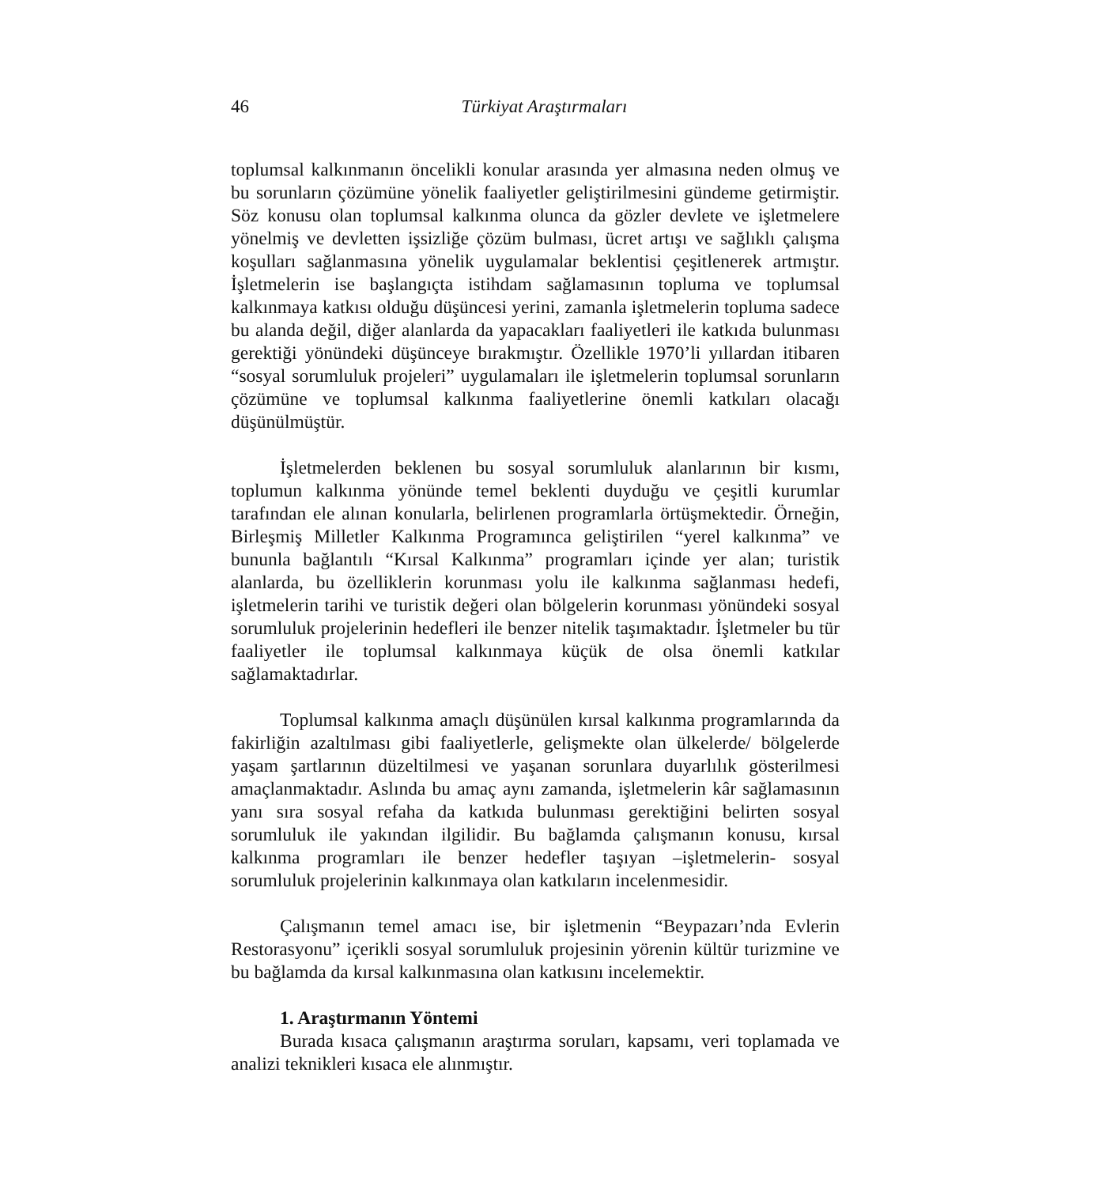46
Türkiyat Araştırmaları
toplumsal kalkınmanın öncelikli konular arasında yer almasına neden olmuş ve bu sorunların çözümüne yönelik faaliyetler geliştirilmesini gündeme getirmiştir. Söz konusu olan toplumsal kalkınma olunca da gözler devlete ve işletmelere yönelmiş ve devletten işsizliğe çözüm bulması, ücret artışı ve sağlıklı çalışma koşulları sağlanmasına yönelik uygulamalar beklentisi çeşitlenerek artmıştır. İşletmelerin ise başlangıçta istihdam sağlamasının topluma ve toplumsal kalkınmaya katkısı olduğu düşüncesi yerini, zamanla işletmelerin topluma sadece bu alanda değil, diğer alanlarda da yapacakları faaliyetleri ile katkıda bulunması gerektiği yönündeki düşünceye bırakmıştır. Özellikle 1970’li yıllardan itibaren “sosyal sorumluluk projeleri” uygulamaları ile işletmelerin toplumsal sorunların çözümüne ve toplumsal kalkınma faaliyetlerine önemli katkıları olacağı düşünülmüştür.
İşletmelerden beklenen bu sosyal sorumluluk alanlarının bir kısmı, toplumun kalkınma yönünde temel beklenti duyduğu ve çeşitli kurumlar tarafından ele alınan konularla, belirlenen programlarla örtüşmektedir. Örneğin, Birleşmiş Milletler Kalkınma Programınca geliştirilen “yerel kalkınma” ve bununla bağlantılı “Kırsal Kalkınma” programları içinde yer alan; turistik alanlarda, bu özelliklerin korunması yolu ile kalkınma sağlanması hedefi, işletmelerin tarihi ve turistik değeri olan bölgelerin korunması yönündeki sosyal sorumluluk projelerinin hedefleri ile benzer nitelik taşımaktadır. İşletmeler bu tür faaliyetler ile toplumsal kalkınmaya küçük de olsa önemli katkılar sağlamaktadırlar.
Toplumsal kalkınma amaçlı düşünülen kırsal kalkınma programlarında da fakirliğin azaltılması gibi faaliyetlerle, gelişmekte olan ülkelerde/ bölgelerde yaşam şartlarının düzeltilmesi ve yaşanan sorunlara duyarlılık gösterilmesi amaçlanmaktadır. Aslında bu amaç aynı zamanda, işletmelerin kâr sağlamasının yanı sıra sosyal refaha da katkıda bulunması gerektiğini belirten sosyal sorumluluk ile yakından ilgilidir. Bu bağlamda çalışmanın konusu, kırsal kalkınma programları ile benzer hedefler taşıyan –işletmelerin- sosyal sorumluluk projelerinin kalkınmaya olan katkıların incelenmesidir.
Çalışmanın temel amacı ise, bir işletmenin “Beypazarı’nda Evlerin Restorasyonu” içerikli sosyal sorumluluk projesinin yörenin kültür turizmine ve bu bağlamda da kırsal kalkınmasına olan katkısını incelemektir.
1. Araştırmanın Yöntemi
Burada kısaca çalışmanın araştırma soruları, kapsamı, veri toplamada ve analizi teknikleri kısaca ele alınmıştır.